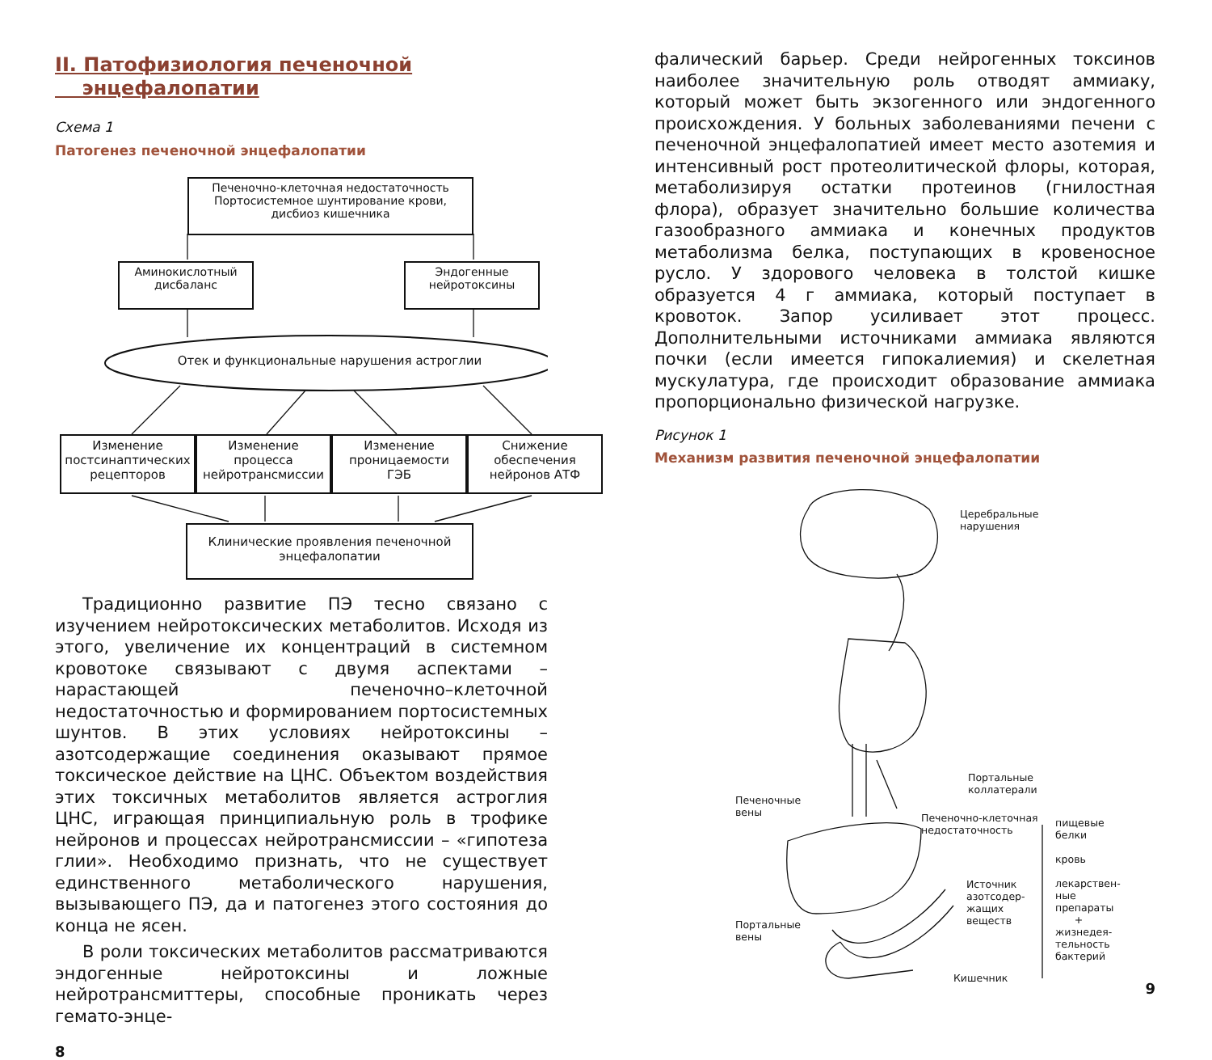II. Патофизиология печеночной
энцефалопатии
Схема 1
Патогенез печеночной энцефалопатии
Печеночно-клеточная недостаточность Портосистемное шунтирование крови, дисбиоз кишечника
Аминокислотный дисбаланс
Эндогенные нейротоксины
Отек и функциональные нарушения астроглии
Изменение постсинаптических рецепторов
Изменение процесса нейротрансмиссии
Изменение проницаемости ГЭБ
Снижение обеспечения нейронов АТФ
Клинические проявления печеночной энцефалопатии
Традиционно развитие ПЭ тесно связано с изучением нейротоксических метаболитов. Исходя из этого, увеличение их концентраций в системном кровотоке связывают с двумя аспектами – нарастающей печеночно–клеточной недостаточностью и формированием портосистемных шунтов. В этих условиях нейротоксины – азотсодержащие соединения оказывают прямое токсическое действие на ЦНС. Объектом воздействия этих токсичных метаболитов является астроглия ЦНС, играющая принципиальную роль в трофике нейронов и процессах нейротрансмиссии – «гипотеза глии». Необходимо признать, что не существует единственного метаболического нарушения, вызывающего ПЭ, да и патогенез этого состояния до конца не ясен.
В роли токсических метаболитов рассматриваются эндогенные нейротоксины и ложные нейротрансмиттеры, способные проникать через гемато-энце-
8
фалический барьер. Среди нейрогенных токсинов наиболее значительную роль отводят аммиаку, который может быть экзогенного или эндогенного происхождения. У больных заболеваниями печени с печеночной энцефалопатией имеет место азотемия и интенсивный рост протеолитической флоры, которая, метаболизируя остатки протеинов (гнилостная флора), образует значительно большие количества газообразного аммиака и конечных продуктов метаболизма белка, поступающих в кровеносное русло. У здорового человека в толстой кишке образуется 4 г аммиака, который поступает в кровоток. Запор усиливает этот процесс. Дополнительными источниками аммиака являются почки (если имеется гипокалиемия) и скелетная мускулатура, где происходит образование аммиака пропорционально физической нагрузке.
Рисунок 1
Механизм развития печеночной энцефалопатии
Церебральные
нарушения
Портальные
коллатерали
Печеночные
вены
Печеночно-клеточная
недостаточность
пищевые
белки
кровь
лекарствен-
ные
препараты
+
жизнедея-
тельность
бактерий
Источник
азотсодер-
жащих
веществ
Портальные
вены
Кишечник
9